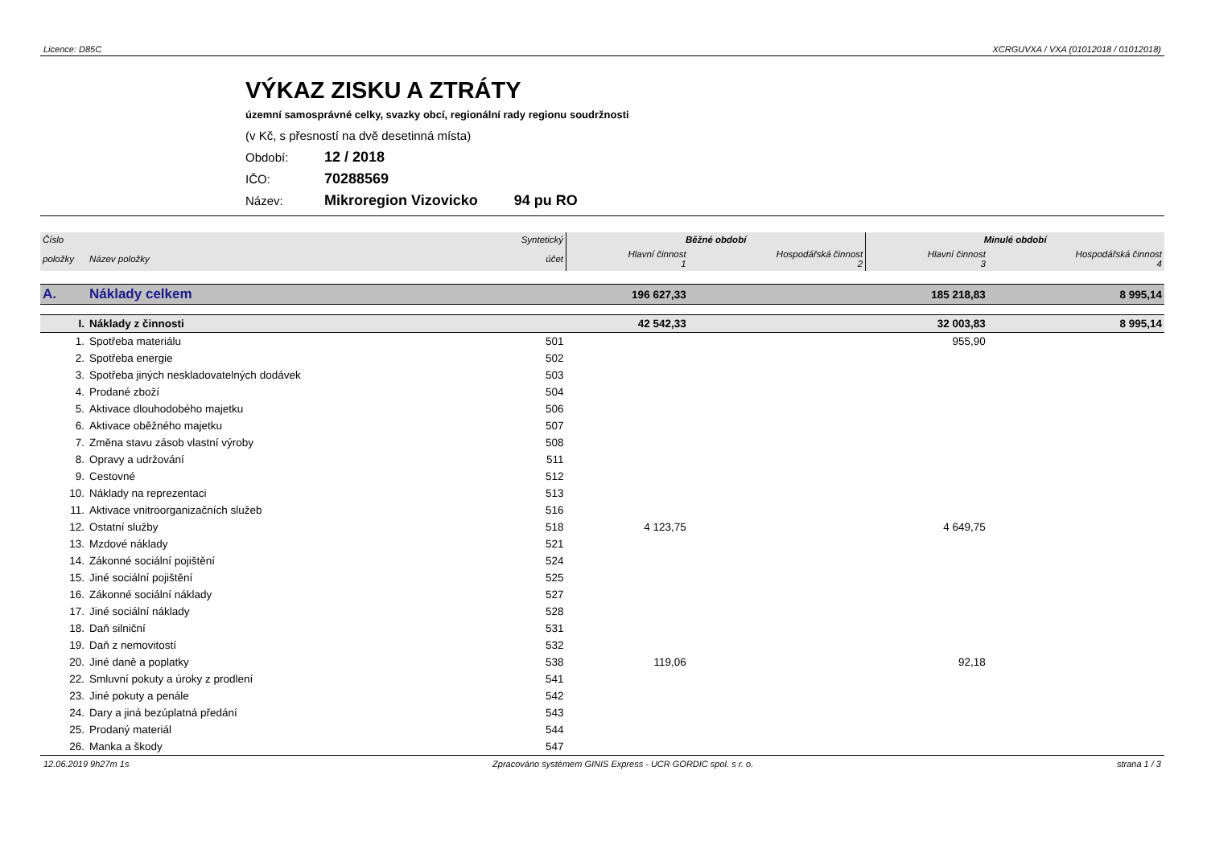Licence: D85C XCRGUVXA / VXA (01012018 / 01012018)
VÝKAZ ZISKU A ZTRÁTY
územní samosprávné celky, svazky obcí, regionální rady regionu soudržnosti
(v Kč, s přesností na dvě desetinná místa)
Období: 12 / 2018
IČO: 70288569
Název: Mikroregion Vizovicko 94 pu RO
| Číslo | | Syntetický | Běžné období | | Minulé období | |
| --- | --- | --- | --- | --- | --- | --- |
| položky | Název položky | účet | Hlavní činnost 1 | Hospodářská činnost 2 | Hlavní činnost 3 | Hospodářská činnost 4 |
| A. | Náklady celkem | | 196 627,33 | | 185 218,83 | 8 995,14 |
| I. | Náklady z činnosti | | 42 542,33 | | 32 003,83 | 8 995,14 |
| 1. | Spotřeba materiálu | 501 | | | 955,90 | |
| 2. | Spotřeba energie | 502 | | | | |
| 3. | Spotřeba jiných neskladovatelných dodávek | 503 | | | | |
| 4. | Prodané zboží | 504 | | | | |
| 5. | Aktivace dlouhodobého majetku | 506 | | | | |
| 6. | Aktivace oběžného majetku | 507 | | | | |
| 7. | Změna stavu zásob vlastní výroby | 508 | | | | |
| 8. | Opravy a udržování | 511 | | | | |
| 9. | Cestovné | 512 | | | | |
| 10. | Náklady na reprezentaci | 513 | | | | |
| 11. | Aktivace vnitroorganizačních služeb | 516 | | | | |
| 12. | Ostatní služby | 518 | 4 123,75 | | 4 649,75 | |
| 13. | Mzdové náklady | 521 | | | | |
| 14. | Zákonné sociální pojištění | 524 | | | | |
| 15. | Jiné sociální pojištění | 525 | | | | |
| 16. | Zákonné sociální náklady | 527 | | | | |
| 17. | Jiné sociální náklady | 528 | | | | |
| 18. | Daň silniční | 531 | | | | |
| 19. | Daň z nemovitostí | 532 | | | | |
| 20. | Jiné daně a poplatky | 538 | 119,06 | | 92,18 | |
| 22. | Smluvní pokuty a úroky z prodlení | 541 | | | | |
| 23. | Jiné pokuty a penále | 542 | | | | |
| 24. | Dary a jiná bezúplatná předání | 543 | | | | |
| 25. | Prodaný materiál | 544 | | | | |
| 26. | Manka a škody | 547 | | | | |
12.06.2019 9h27m 1s Zpracováno systémem GINIS Express - UCR GORDIC spol. s r. o. strana 1 / 3